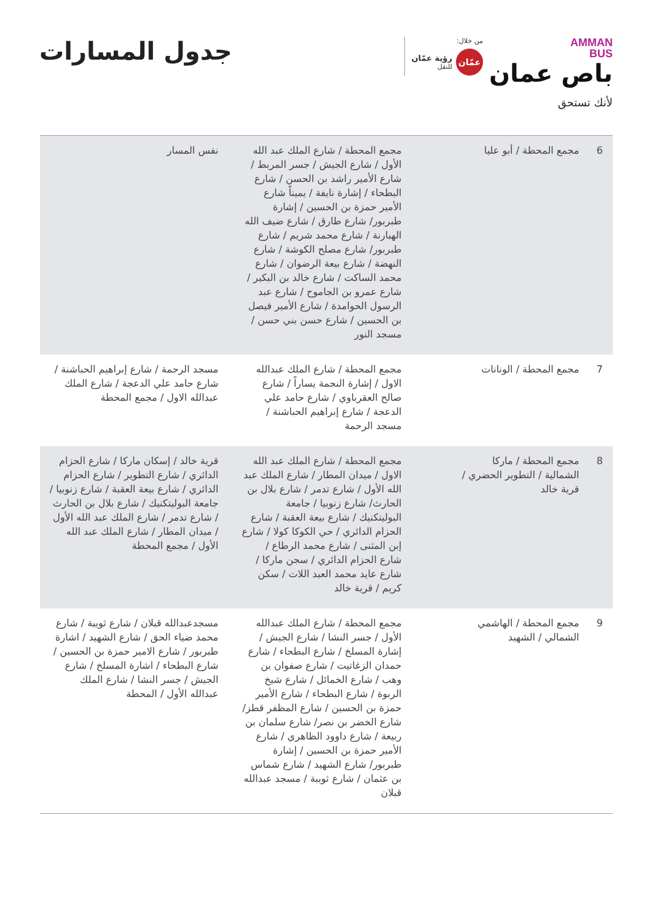AMMAN
BUS
باص عمان
لأنك تستحق
من خلال:
عمّان
رؤية عمّان
للنقل
جدول المسارات
| 6 | مجمع المحطة / أبو عليا | مجمع المحطة / شارع الملك عبد الله الأول / شارع الجيش / جسر المربط / شارع الأمير راشد بن الحسن / شارع البطحاء / إشارة نايفة / يميناً شارع الأمير حمزة بن الحسين / إشارة طبربور/ شارع طارق / شارع ضيف الله الهبارنة / شارع محمد شريم / شارع طبربور/ شارع مصلح الكوشة / شارع النهضة / شارع بيعة الرضوان / شارع محمد الساكت / شارع خالد بن البكير / شارع عمرو بن الجاموح / شارع عبد الرسول الحوامدة / شارع الأمير فيصل بن الحسين / شارع حسن بني حسن / مسجد النور | نفس المسار |
| 7 | مجمع المحطة / الونانات | مجمع المحطة / شارع الملك عبدالله الاول / إشارة النجمة يساراً / شارع صالح العقرباوي / شارع حامد علي الدعجة / شارع إبراهيم الحباشنة / مسجد الرحمة | مسجد الرحمة / شارع إبراهيم الحباشنة / شارع حامد علي الدعجة / شارع الملك عبدالله الاول / مجمع المحطة |
| 8 | مجمع المحطة / ماركا الشمالية / التطوير الحضري / قرية خالد | مجمع المحطة / شارع الملك عبد الله الاول / ميدان المطار / شارع الملك عبد الله الأول / شارع تدمر / شارع بلال بن الحارث/ شارع زنوبيا / جامعة البوليتكنيك / شارع بيعة العقبة / شارع الحزام الدائري / حي الكوكا كولا / شارع إبن المثنى / شارع محمد الرطاع / شارع الحزام الدائري / سجن ماركا / شارع عايد محمد العبد اللات / سكن كريم / قرية خالد | قرية خالد / إسكان ماركا / شارع الحزام الدائري / شارع التطوير / شارع الحزام الدائري / شارع بيعة العقبة / شارع زنوبيا / جامعة البوليتكنيك / شارع بلال بن الحارث / شارع تدمر / شارع الملك عبد الله الأول / ميدان المطار / شارع الملك عبد الله الأول / مجمع المحطة |
| 9 | مجمع المحطة / الهاشمي الشمالي / الشهيد | مجمع المحطة / شارع الملك عبدالله الأول / جسر النشا / شارع الجيش / إشارة المسلخ / شارع البطحاء / شارع حمدان الزغاتيت / شارع صفوان بن وهب / شارع الخمائل / شارع شيخ الربوة / شارع البطحاء / شارع الأمير حمزة بن الحسين / شارع المظفر قطز/ شارع الخضر بن نصر/ شارع سلمان بن ربيعة / شارع داوود الظاهري / شارع الأمير حمزة بن الحسين / إشارة طبربور/ شارع الشهيد / شارع شماس بن عثمان / شارع ثويبة / مسجد عبدالله قبلان | مسجدعبدالله قبلان / شارع ثويبة / شارع محمد ضياء الحق / شارع الشهيد / اشارة طبربور / شارع الامير حمزة بن الحسين / شارع البطحاء / اشارة المسلخ / شارع الجيش / جسر النشا / شارع الملك عبدالله الأول / المحطة |